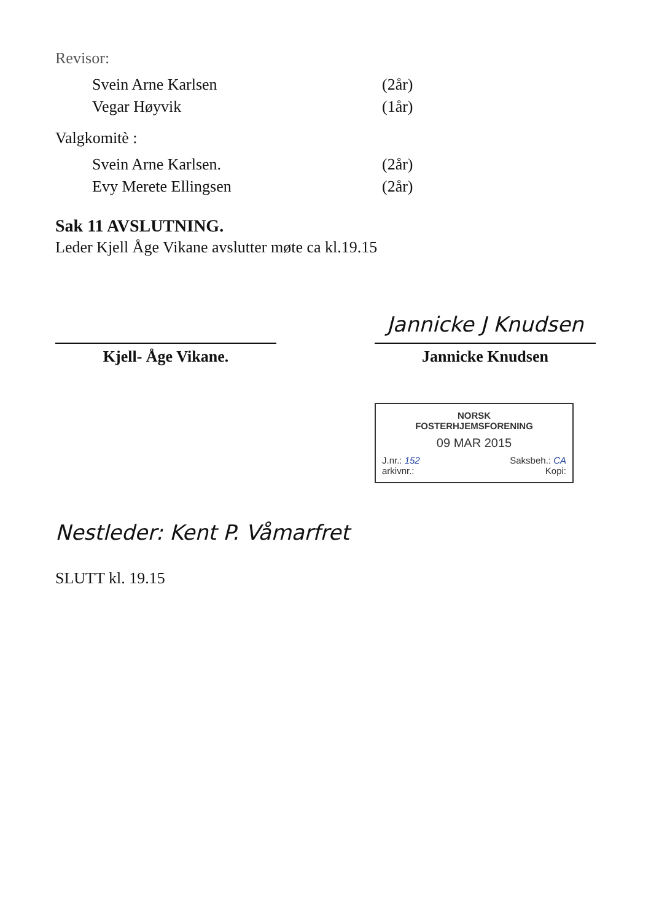Revisor:
| Svein Arne Karlsen | (2år) |
| Vegar Høyvik | (1år) |
Valgkomitè :
| Svein Arne Karlsen. | (2år) |
| Evy Merete Ellingsen | (2år) |
Sak 11 AVSLUTNING.
Leder Kjell Åge Vikane avslutter møte ca kl.19.15
Kjell- Åge Vikane.
Jannicke J Knudsen
Jannicke Knudsen
NORSK
FOSTERHJEMSFORENING
09 MAR 2015
J.nr.: 152 Saksbeh.: CA
arkivnr.: Kopi:
Nestleder: Kent P. Våmarfret
SLUTT kl. 19.15